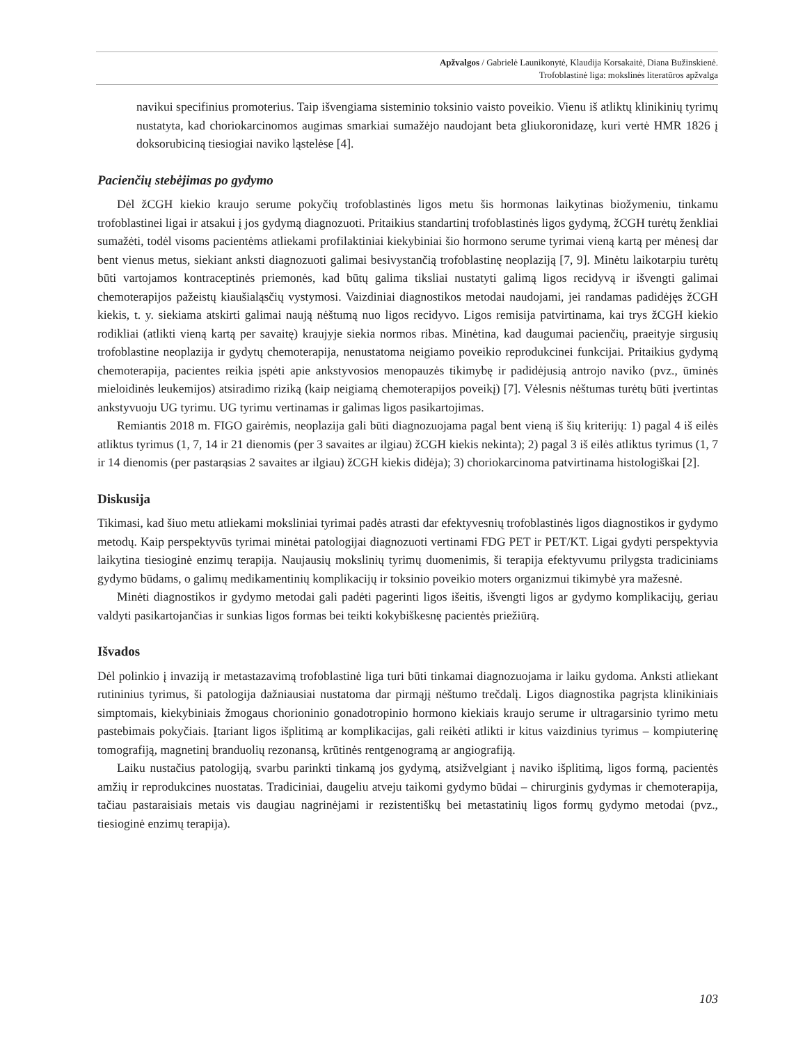Apžvalgos / Gabrielė Launikonytė, Klaudija Korsakaitė, Diana Bužinskienė.
Trofoblastinė liga: mokslinės literatūros apžvalga
navikui specifinius promoterius. Taip išvengiama sisteminio toksinio vaisto poveikio. Vienu iš atliktų klinikinių tyrimų nustatyta, kad choriokarcinomos augimas smarkiai sumažėjo naudojant beta gliukoronidazę, kuri vertė HMR 1826 į doksorubiciną tiesiogiai naviko ląstelėse [4].
Pacienčių stebėjimas po gydymo
Dėl žCGH kiekio kraujo serume pokyčių trofoblastinės ligos metu šis hormonas laikytinas biožymeniu, tinkamu trofoblastinei ligai ir atsakui į jos gydymą diagnozuoti. Pritaikius standartinį trofoblastinės ligos gydymą, žCGH turėtų ženkliai sumažėti, todėl visoms pacientėms atliekami profilaktiniai kiekybiniai šio hormono serume tyrimai vieną kartą per mėnesį dar bent vienus metus, siekiant anksti diagnozuoti galimai besivystančią trofoblastinę neoplaziją [7, 9]. Minėtu laikotarpiu turėtų būti vartojamos kontraceptinės priemonės, kad būtų galima tiksliai nustatyti galimą ligos recidyvą ir išvengti galimai chemoterapijos pažeistų kiaušialąsčių vystymosi. Vaizdiniai diagnostikos metodai naudojami, jei randamas padidėjęs žCGH kiekis, t. y. siekiama atskirti galimai naują nėštumą nuo ligos recidyvo. Ligos remisija patvirtinama, kai trys žCGH kiekio rodikliai (atlikti vieną kartą per savaitę) kraujyje siekia normos ribas. Minėtina, kad daugumai pacienčių, praeityje sirgusių trofoblastine neoplazija ir gydytų chemoterapija, nenustatoma neigiamo poveikio reprodukcinei funkcijai. Pritaikius gydymą chemoterapija, pacientes reikia įspėti apie ankstyvosios menopauzės tikimybę ir padidėjusią antrojo naviko (pvz., ūminės mieloidinės leukemijos) atsiradimo riziką (kaip neigiamą chemoterapijos poveikį) [7]. Vėlesnis nėštumas turėtų būti įvertintas ankstyvuoju UG tyrimu. UG tyrimu vertinamas ir galimas ligos pasikartojimas.
Remiantis 2018 m. FIGO gairėmis, neoplazija gali būti diagnozuojama pagal bent vieną iš šių kriterijų: 1) pagal 4 iš eilės atliktus tyrimus (1, 7, 14 ir 21 dienomis (per 3 savaites ar ilgiau) žCGH kiekis nekinta); 2) pagal 3 iš eilės atliktus tyrimus (1, 7 ir 14 dienomis (per pastarąsias 2 savaites ar ilgiau) žCGH kiekis didėja); 3) choriokarcinoma patvirtinama histologiškai [2].
Diskusija
Tikimasi, kad šiuo metu atliekami moksliniai tyrimai padės atrasti dar efektyvesnių trofoblastinės ligos diagnostikos ir gydymo metodų. Kaip perspektyvūs tyrimai minėtai patologijai diagnozuoti vertinami FDG PET ir PET/KT. Ligai gydyti perspektyvia laikytina tiesioginė enzimų terapija. Naujausių mokslinių tyrimų duomenimis, ši terapija efektyvumu prilygsta tradiciniams gydymo būdams, o galimų medikamentinių komplikacijų ir toksinio poveikio moters organizmui tikimybė yra mažesnė.
Minėti diagnostikos ir gydymo metodai gali padėti pagerinti ligos išeitis, išvengti ligos ar gydymo komplikacijų, geriau valdyti pasikartojančias ir sunkias ligos formas bei teikti kokybiškesnę pacientės priežiūrą.
Išvados
Dėl polinkio į invaziją ir metastazavimą trofoblastinė liga turi būti tinkamai diagnozuojama ir laiku gydoma. Anksti atliekant rutininius tyrimus, ši patologija dažniausiai nustatoma dar pirmąjį nėštumo trečdalį. Ligos diagnostika pagrįsta klinikiniais simptomais, kiekybiniais žmogaus chorioninio gonadotropinio hormono kiekiais kraujo serume ir ultragarsinio tyrimo metu pastebimais pokyčiais. Įtariant ligos išplitimą ar komplikacijas, gali reikėti atlikti ir kitus vaizdinius tyrimus – kompiuterinę tomografiją, magnetinį branduolių rezonansą, krūtinės rentgenogramą ar angiografiją.
Laiku nustačius patologiją, svarbu parinkti tinkamą jos gydymą, atsižvelgiant į naviko išplitimą, ligos formą, pacientės amžių ir reprodukcines nuostatas. Tradiciniai, daugeliu atveju taikomi gydymo būdai – chirurginis gydymas ir chemoterapija, tačiau pastaraisiais metais vis daugiau nagrinėjami ir rezistentiškų bei metastatinių ligos formų gydymo metodai (pvz., tiesioginė enzimų terapija).
103